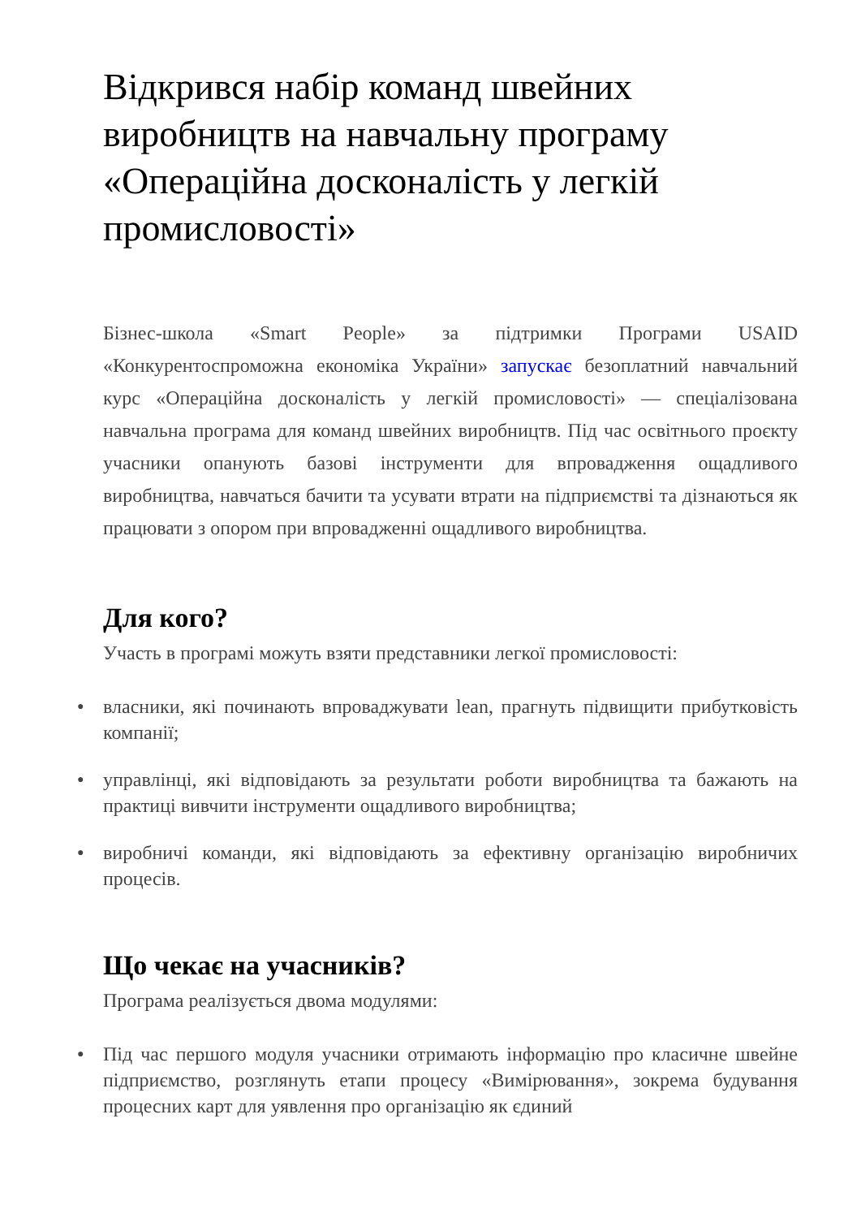Відкрився набір команд швейних виробництв на навчальну програму «Операційна досконалість у легкій промисловості»
Бізнес-школа «Smart People» за підтримки Програми USAID «Конкурентоспроможна економіка України» запускає безоплатний навчальний курс «Операційна досконалість у легкій промисловості» — спеціалізована навчальна програма для команд швейних виробництв. Під час освітнього проєкту учасники опанують базові інструменти для впровадження ощадливого виробництва, навчаться бачити та усувати втрати на підприємстві та дізнаються як працювати з опором при впровадженні ощадливого виробництва.
Для кого?
Участь в програмі можуть взяти представники легкої промисловості:
● власники, які починають впроваджувати lean, прагнуть підвищити прибутковість компанії;
● управлінці, які відповідають за результати роботи виробництва та бажають на практиці вивчити інструменти ощадливого виробництва;
● виробничі команди, які відповідають за ефективну організацію виробничих процесів.
Що чекає на учасників?
Програма реалізується двома модулями:
● Під час першого модуля учасники отримають інформацію про класичне швейне підприємство, розглянуть етапи процесу «Вимірювання», зокрема будування процесних карт для уявлення про організацію як єдиний